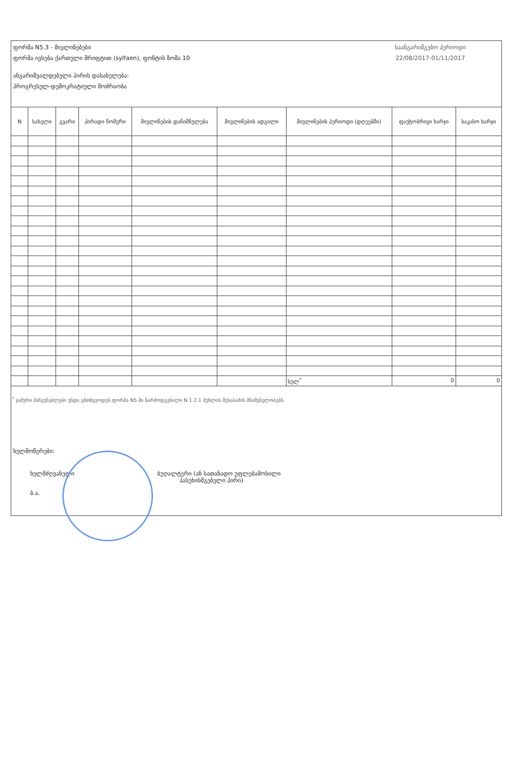ფორმა N5.3 - მივლინებები
ფორმა ივსება ქართული შრიფტით (sylfaen), ფონტის ზომა 10
ანგარიშვალდებული პირის დასახელება:
პროგრესულ-დემოკრატიული მოძრაობა
საანგარიშგებო პერიოდი
22/08/2017-01/11/2017
| N | სახელი | გვარი | პირადი ნომერი | მივლინების დანიშნულება | მივლინების ადგილი | მივლინების პერიოდი (დღეებში) | ფაქტობრივი ხარჯი | საკასო ხარჯი |
| --- | --- | --- | --- | --- | --- | --- | --- | --- |
| | | | | | | სულ<sup>*</sup> | 0 | 0 |
<sup>*</sup> ჯამური მაჩვენებლები უნდა ემთხვეოდეს ფორმა N5 ში წარმოდგენილი N 1.2.1 მუხლის შესაბამის მნიშვნელობებს.
ხელმოწერები:
ხელმძღვანელი ბუღალტერი (ან სათანადო უფლებამოსილი
პასუხისმგებელი პირი)
ბ.ა.